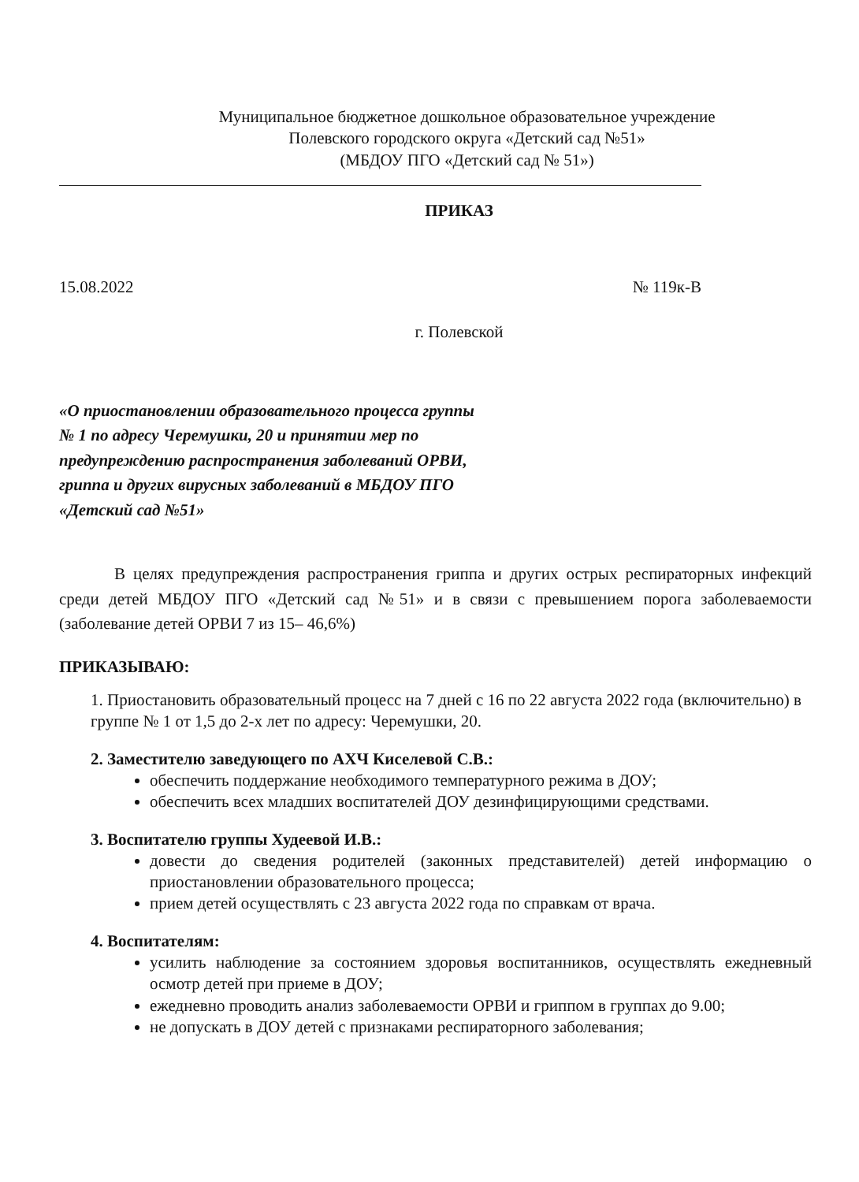Муниципальное бюджетное дошкольное образовательное учреждение
Полевского городского округа «Детский сад №51»
(МБДОУ ПГО «Детский сад № 51»)
ПРИКАЗ
15.08.2022 № 119к-В
г. Полевской
«О приостановлении образовательного процесса группы № 1 по адресу Черемушки, 20 и принятии мер по предупреждению распространения заболеваний ОРВИ, гриппа и других вирусных заболеваний в МБДОУ ПГО «Детский сад №51»
В целях предупреждения распространения гриппа и других острых респираторных инфекций среди детей МБДОУ ПГО «Детский сад №51» и в связи с превышением порога заболеваемости (заболевание детей ОРВИ 7 из 15– 46,6%)
ПРИКАЗЫВАЮ:
1. Приостановить образовательный процесс на 7 дней с 16 по 22 августа 2022 года (включительно) в группе № 1 от 1,5 до 2-х лет по адресу: Черемушки, 20.
2. Заместителю заведующего по АХЧ Киселевой С.В.:
обеспечить поддержание необходимого температурного режима в ДОУ;
обеспечить всех младших воспитателей ДОУ дезинфицирующими средствами.
3. Воспитателю группы Худеевой И.В.:
довести до сведения родителей (законных представителей) детей информацию о приостановлении образовательного процесса;
прием детей осуществлять с 23 августа 2022 года по справкам от врача.
4. Воспитателям:
усилить наблюдение за состоянием здоровья воспитанников, осуществлять ежедневный осмотр детей при приеме в ДОУ;
ежедневно проводить анализ заболеваемости ОРВИ и гриппом в группах до 9.00;
не допускать в ДОУ детей с признаками респираторного заболевания;